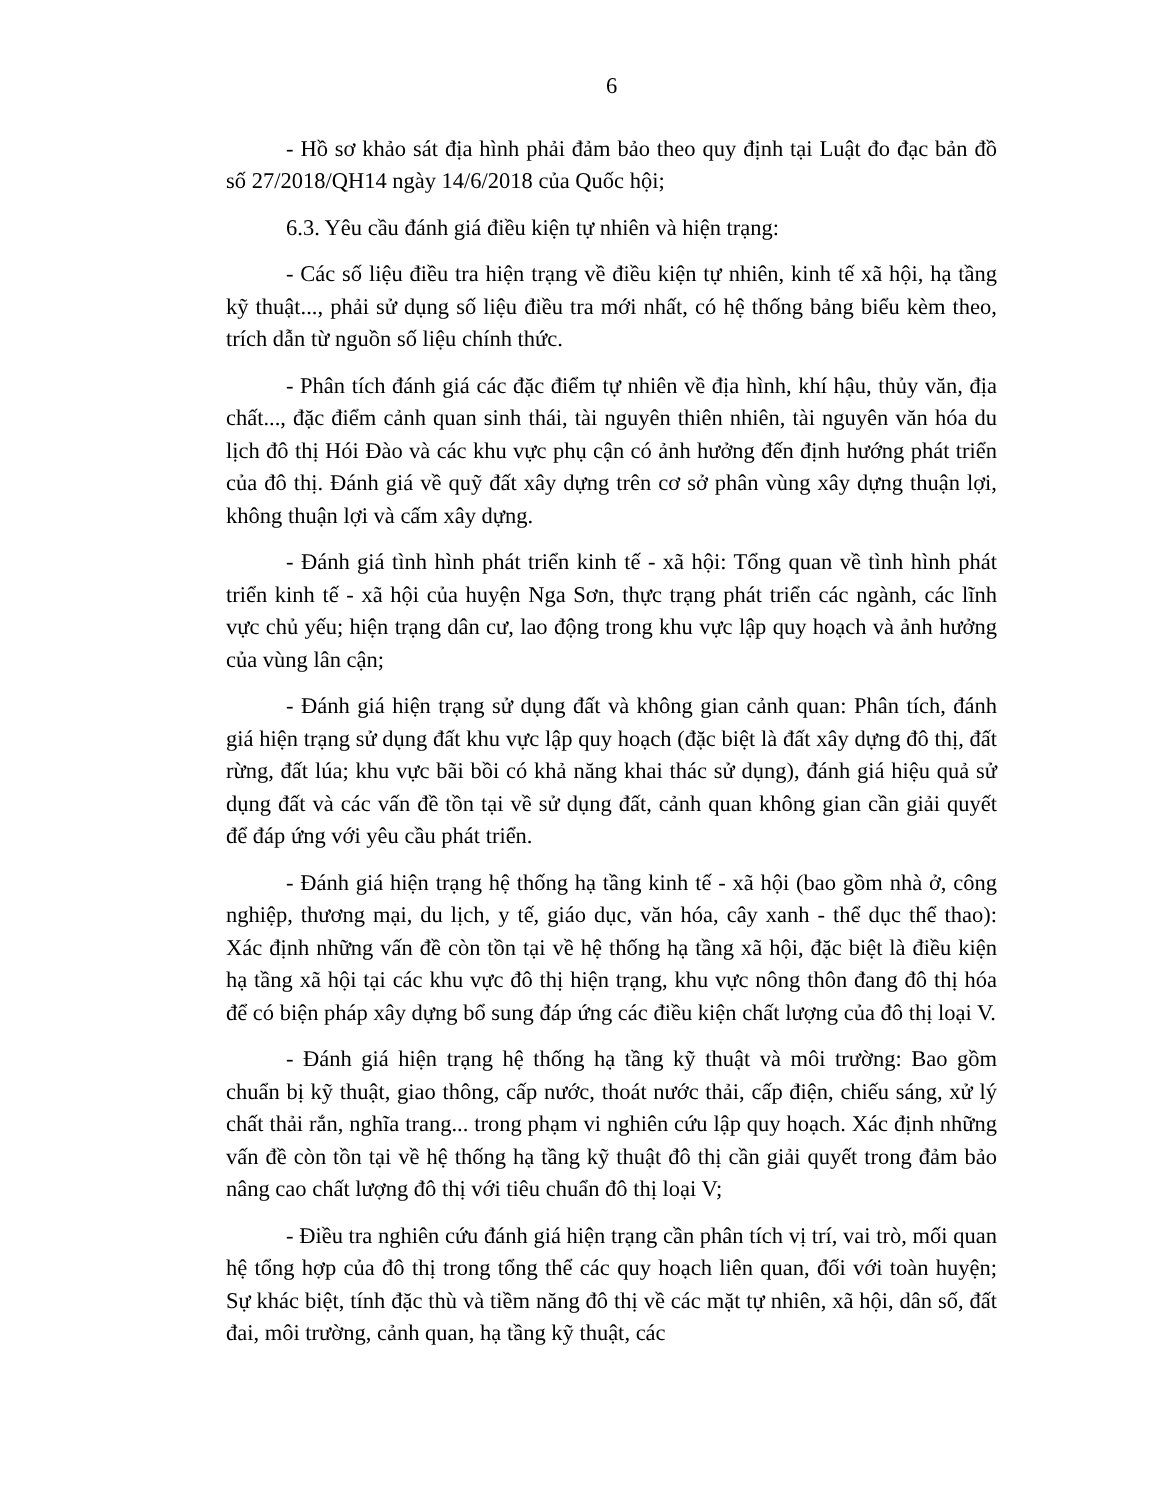6
- Hồ sơ khảo sát địa hình phải đảm bảo theo quy định tại Luật đo đạc bản đồ số 27/2018/QH14 ngày 14/6/2018 của Quốc hội;
6.3. Yêu cầu đánh giá điều kiện tự nhiên và hiện trạng:
- Các số liệu điều tra hiện trạng về điều kiện tự nhiên, kinh tế xã hội, hạ tầng kỹ thuật..., phải sử dụng số liệu điều tra mới nhất, có hệ thống bảng biểu kèm theo, trích dẫn từ nguồn số liệu chính thức.
- Phân tích đánh giá các đặc điểm tự nhiên về địa hình, khí hậu, thủy văn, địa chất..., đặc điểm cảnh quan sinh thái, tài nguyên thiên nhiên, tài nguyên văn hóa du lịch đô thị Hói Đào và các khu vực phụ cận có ảnh hưởng đến định hướng phát triển của đô thị. Đánh giá về quỹ đất xây dựng trên cơ sở phân vùng xây dựng thuận lợi, không thuận lợi và cấm xây dựng.
- Đánh giá tình hình phát triển kinh tế - xã hội: Tổng quan về tình hình phát triển kinh tế - xã hội của huyện Nga Sơn, thực trạng phát triển các ngành, các lĩnh vực chủ yếu; hiện trạng dân cư, lao động trong khu vực lập quy hoạch và ảnh hưởng của vùng lân cận;
- Đánh giá hiện trạng sử dụng đất và không gian cảnh quan: Phân tích, đánh giá hiện trạng sử dụng đất khu vực lập quy hoạch (đặc biệt là đất xây dựng đô thị, đất rừng, đất lúa; khu vực bãi bồi có khả năng khai thác sử dụng), đánh giá hiệu quả sử dụng đất và các vấn đề tồn tại về sử dụng đất, cảnh quan không gian cần giải quyết để đáp ứng với yêu cầu phát triển.
- Đánh giá hiện trạng hệ thống hạ tầng kinh tế - xã hội (bao gồm nhà ở, công nghiệp, thương mại, du lịch, y tế, giáo dục, văn hóa, cây xanh - thể dục thể thao): Xác định những vấn đề còn tồn tại về hệ thống hạ tầng xã hội, đặc biệt là điều kiện hạ tầng xã hội tại các khu vực đô thị hiện trạng, khu vực nông thôn đang đô thị hóa để có biện pháp xây dựng bổ sung đáp ứng các điều kiện chất lượng của đô thị loại V.
- Đánh giá hiện trạng hệ thống hạ tầng kỹ thuật và môi trường: Bao gồm chuẩn bị kỹ thuật, giao thông, cấp nước, thoát nước thải, cấp điện, chiếu sáng, xử lý chất thải rắn, nghĩa trang... trong phạm vi nghiên cứu lập quy hoạch. Xác định những vấn đề còn tồn tại về hệ thống hạ tầng kỹ thuật đô thị cần giải quyết trong đảm bảo nâng cao chất lượng đô thị với tiêu chuẩn đô thị loại V;
- Điều tra nghiên cứu đánh giá hiện trạng cần phân tích vị trí, vai trò, mối quan hệ tổng hợp của đô thị trong tổng thể các quy hoạch liên quan, đối với toàn huyện; Sự khác biệt, tính đặc thù và tiềm năng đô thị về các mặt tự nhiên, xã hội, dân số, đất đai, môi trường, cảnh quan, hạ tầng kỹ thuật, các